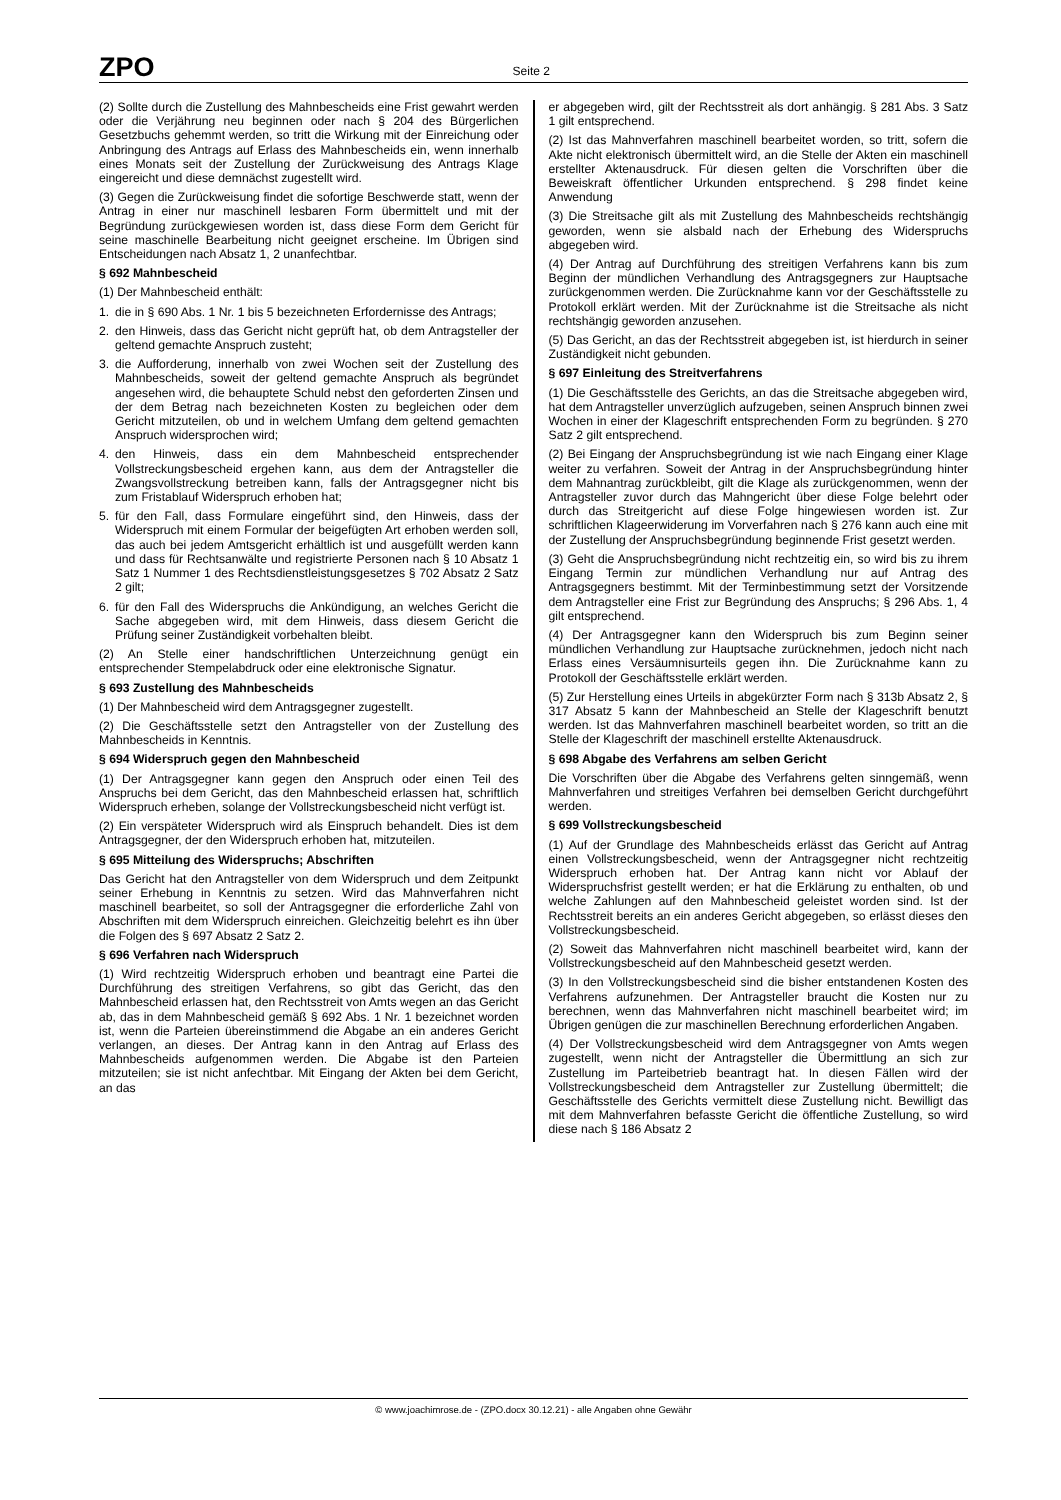ZPO Seite 2
(2) Sollte durch die Zustellung des Mahnbescheids eine Frist gewahrt werden oder die Verjährung neu beginnen oder nach § 204 des Bürgerlichen Gesetzbuchs gehemmt werden, so tritt die Wirkung mit der Einreichung oder Anbringung des Antrags auf Erlass des Mahnbescheids ein, wenn innerhalb eines Monats seit der Zustellung der Zurückweisung des Antrags Klage eingereicht und diese demnächst zugestellt wird.
(3) Gegen die Zurückweisung findet die sofortige Beschwerde statt, wenn der Antrag in einer nur maschinell lesbaren Form übermittelt und mit der Begründung zurückgewiesen worden ist, dass diese Form dem Gericht für seine maschinelle Bearbeitung nicht geeignet erscheine. Im Übrigen sind Entscheidungen nach Absatz 1, 2 unanfechtbar.
§ 692 Mahnbescheid
(1) Der Mahnbescheid enthält:
1. die in § 690 Abs. 1 Nr. 1 bis 5 bezeichneten Erfordernisse des Antrags;
2. den Hinweis, dass das Gericht nicht geprüft hat, ob dem Antragsteller der geltend gemachte Anspruch zusteht;
3. die Aufforderung, innerhalb von zwei Wochen seit der Zustellung des Mahnbescheids, soweit der geltend gemachte Anspruch als begründet angesehen wird, die behauptete Schuld nebst den geforderten Zinsen und der dem Betrag nach bezeichneten Kosten zu begleichen oder dem Gericht mitzuteilen, ob und in welchem Umfang dem geltend gemachten Anspruch widersprochen wird;
4. den Hinweis, dass ein dem Mahnbescheid entsprechender Vollstreckungsbescheid ergehen kann, aus dem der Antragsteller die Zwangsvollstreckung betreiben kann, falls der Antragsgegner nicht bis zum Fristablauf Widerspruch erhoben hat;
5. für den Fall, dass Formulare eingeführt sind, den Hinweis, dass der Widerspruch mit einem Formular der beigefügten Art erhoben werden soll, das auch bei jedem Amtsgericht erhältlich ist und ausgefüllt werden kann und dass für Rechtsanwälte und registrierte Personen nach § 10 Absatz 1 Satz 1 Nummer 1 des Rechtsdienstleistungsgesetzes § 702 Absatz 2 Satz 2 gilt;
6. für den Fall des Widerspruchs die Ankündigung, an welches Gericht die Sache abgegeben wird, mit dem Hinweis, dass diesem Gericht die Prüfung seiner Zuständigkeit vorbehalten bleibt.
(2) An Stelle einer handschriftlichen Unterzeichnung genügt ein entsprechender Stempelabdruck oder eine elektronische Signatur.
§ 693 Zustellung des Mahnbescheids
(1) Der Mahnbescheid wird dem Antragsgegner zugestellt.
(2) Die Geschäftsstelle setzt den Antragsteller von der Zustellung des Mahnbescheids in Kenntnis.
§ 694 Widerspruch gegen den Mahnbescheid
(1) Der Antragsgegner kann gegen den Anspruch oder einen Teil des Anspruchs bei dem Gericht, das den Mahnbescheid erlassen hat, schriftlich Widerspruch erheben, solange der Vollstreckungsbescheid nicht verfügt ist.
(2) Ein verspäteter Widerspruch wird als Einspruch behandelt. Dies ist dem Antragsgegner, der den Widerspruch erhoben hat, mitzuteilen.
§ 695 Mitteilung des Widerspruchs; Abschriften
Das Gericht hat den Antragsteller von dem Widerspruch und dem Zeitpunkt seiner Erhebung in Kenntnis zu setzen. Wird das Mahnverfahren nicht maschinell bearbeitet, so soll der Antragsgegner die erforderliche Zahl von Abschriften mit dem Widerspruch einreichen. Gleichzeitig belehrt es ihn über die Folgen des § 697 Absatz 2 Satz 2.
§ 696 Verfahren nach Widerspruch
(1) Wird rechtzeitig Widerspruch erhoben und beantragt eine Partei die Durchführung des streitigen Verfahrens, so gibt das Gericht, das den Mahnbescheid erlassen hat, den Rechtsstreit von Amts wegen an das Gericht ab, das in dem Mahnbescheid gemäß § 692 Abs. 1 Nr. 1 bezeichnet worden ist, wenn die Parteien übereinstimmend die Abgabe an ein anderes Gericht verlangen, an dieses. Der Antrag kann in den Antrag auf Erlass des Mahnbescheids aufgenommen werden. Die Abgabe ist den Parteien mitzuteilen; sie ist nicht anfechtbar. Mit Eingang der Akten bei dem Gericht, an das
er abgegeben wird, gilt der Rechtsstreit als dort anhängig. § 281 Abs. 3 Satz 1 gilt entsprechend.
(2) Ist das Mahnverfahren maschinell bearbeitet worden, so tritt, sofern die Akte nicht elektronisch übermittelt wird, an die Stelle der Akten ein maschinell erstellter Aktenausdruck. Für diesen gelten die Vorschriften über die Beweiskraft öffentlicher Urkunden entsprechend. § 298 findet keine Anwendung
(3) Die Streitsache gilt als mit Zustellung des Mahnbescheids rechtshängig geworden, wenn sie alsbald nach der Erhebung des Widerspruchs abgegeben wird.
(4) Der Antrag auf Durchführung des streitigen Verfahrens kann bis zum Beginn der mündlichen Verhandlung des Antragsgegners zur Hauptsache zurückgenommen werden. Die Zurücknahme kann vor der Geschäftsstelle zu Protokoll erklärt werden. Mit der Zurücknahme ist die Streitsache als nicht rechtshängig geworden anzusehen.
(5) Das Gericht, an das der Rechtsstreit abgegeben ist, ist hierdurch in seiner Zuständigkeit nicht gebunden.
§ 697 Einleitung des Streitverfahrens
(1) Die Geschäftsstelle des Gerichts, an das die Streitsache abgegeben wird, hat dem Antragsteller unverzüglich aufzugeben, seinen Anspruch binnen zwei Wochen in einer der Klageschrift entsprechenden Form zu begründen. § 270 Satz 2 gilt entsprechend.
(2) Bei Eingang der Anspruchsbegründung ist wie nach Eingang einer Klage weiter zu verfahren. Soweit der Antrag in der Anspruchsbegründung hinter dem Mahnantrag zurückbleibt, gilt die Klage als zurückgenommen, wenn der Antragsteller zuvor durch das Mahngericht über diese Folge belehrt oder durch das Streitgericht auf diese Folge hingewiesen worden ist. Zur schriftlichen Klageerwiderung im Vorverfahren nach § 276 kann auch eine mit der Zustellung der Anspruchsbegründung beginnende Frist gesetzt werden.
(3) Geht die Anspruchsbegründung nicht rechtzeitig ein, so wird bis zu ihrem Eingang Termin zur mündlichen Verhandlung nur auf Antrag des Antragsgegners bestimmt. Mit der Terminbestimmung setzt der Vorsitzende dem Antragsteller eine Frist zur Begründung des Anspruchs; § 296 Abs. 1, 4 gilt entsprechend.
(4) Der Antragsgegner kann den Widerspruch bis zum Beginn seiner mündlichen Verhandlung zur Hauptsache zurücknehmen, jedoch nicht nach Erlass eines Versäumnisurteils gegen ihn. Die Zurücknahme kann zu Protokoll der Geschäftsstelle erklärt werden.
(5) Zur Herstellung eines Urteils in abgekürzter Form nach § 313b Absatz 2, § 317 Absatz 5 kann der Mahnbescheid an Stelle der Klageschrift benutzt werden. Ist das Mahnverfahren maschinell bearbeitet worden, so tritt an die Stelle der Klageschrift der maschinell erstellte Aktenausdruck.
§ 698 Abgabe des Verfahrens am selben Gericht
Die Vorschriften über die Abgabe des Verfahrens gelten sinngemäß, wenn Mahnverfahren und streitiges Verfahren bei demselben Gericht durchgeführt werden.
§ 699 Vollstreckungsbescheid
(1) Auf der Grundlage des Mahnbescheids erlässt das Gericht auf Antrag einen Vollstreckungsbescheid, wenn der Antragsgegner nicht rechtzeitig Widerspruch erhoben hat. Der Antrag kann nicht vor Ablauf der Widerspruchsfrist gestellt werden; er hat die Erklärung zu enthalten, ob und welche Zahlungen auf den Mahnbescheid geleistet worden sind. Ist der Rechtsstreit bereits an ein anderes Gericht abgegeben, so erlässt dieses den Vollstreckungsbescheid.
(2) Soweit das Mahnverfahren nicht maschinell bearbeitet wird, kann der Vollstreckungsbescheid auf den Mahnbescheid gesetzt werden.
(3) In den Vollstreckungsbescheid sind die bisher entstandenen Kosten des Verfahrens aufzunehmen. Der Antragsteller braucht die Kosten nur zu berechnen, wenn das Mahnverfahren nicht maschinell bearbeitet wird; im Übrigen genügen die zur maschinellen Berechnung erforderlichen Angaben.
(4) Der Vollstreckungsbescheid wird dem Antragsgegner von Amts wegen zugestellt, wenn nicht der Antragsteller die Übermittlung an sich zur Zustellung im Parteibetrieb beantragt hat. In diesen Fällen wird der Vollstreckungsbescheid dem Antragsteller zur Zustellung übermittelt; die Geschäftsstelle des Gerichts vermittelt diese Zustellung nicht. Bewilligt das mit dem Mahnverfahren befasste Gericht die öffentliche Zustellung, so wird diese nach § 186 Absatz 2
© www.joachimrose.de - (ZPO.docx 30.12.21) - alle Angaben ohne Gewähr